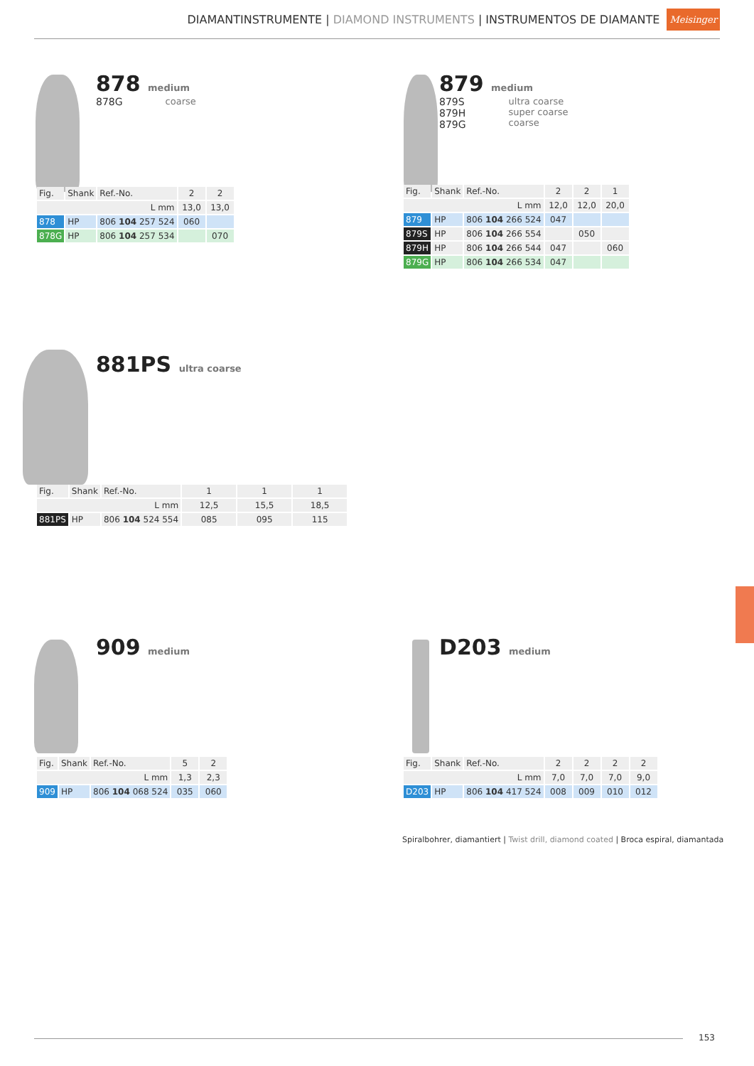DIAMANTINSTRUMENTE | DIAMOND INSTRUMENTS | INSTRUMENTOS DE DIAMANTE Meisinger
878 medium
878G coarse
| Fig. | Shank | Ref.-No. | 2 | 2 |
| L mm | | | 13,0 | 13,0 |
| 878 | HP | 806 104 257 524 | 060 | |
| 878G | HP | 806 104 257 534 | | 070 |
879 medium
879S
879H
879G ultra coarse
super coarse
coarse
| Fig. | Shank | Ref.-No. | 2 | 2 | 1 |
| L mm | | | 12,0 | 12,0 | 20,0 |
| 879 | HP | 806 104 266 524 | 047 | | |
| 879S | HP | 806 104 266 554 | | 050 | |
| 879H | HP | 806 104 266 544 | 047 | | 060 |
| 879G | HP | 806 104 266 534 | 047 | | |
881PS ultra coarse
| Fig. | Shank | Ref.-No. | 1 | 1 | 1 |
| L mm | | | 12,5 | 15,5 | 18,5 |
| 881PS | HP | 806 104 524 554 | 085 | 095 | 115 |
909 medium
| Fig. | Shank | Ref.-No. | 5 | 2 |
| L mm | | | 1,3 | 2,3 |
| 909 | HP | 806 104 068 524 | 035 | 060 |
D203 medium
| Fig. | Shank | Ref.-No. | 2 | 2 | 2 | 2 |
| L mm | | | 7,0 | 7,0 | 7,0 | 9,0 |
| D203 | HP | 806 104 417 524 | 008 | 009 | 010 | 012 |
Spiralbohrer, diamantiert | Twist drill, diamond coated | Broca espiral, diamantada
153